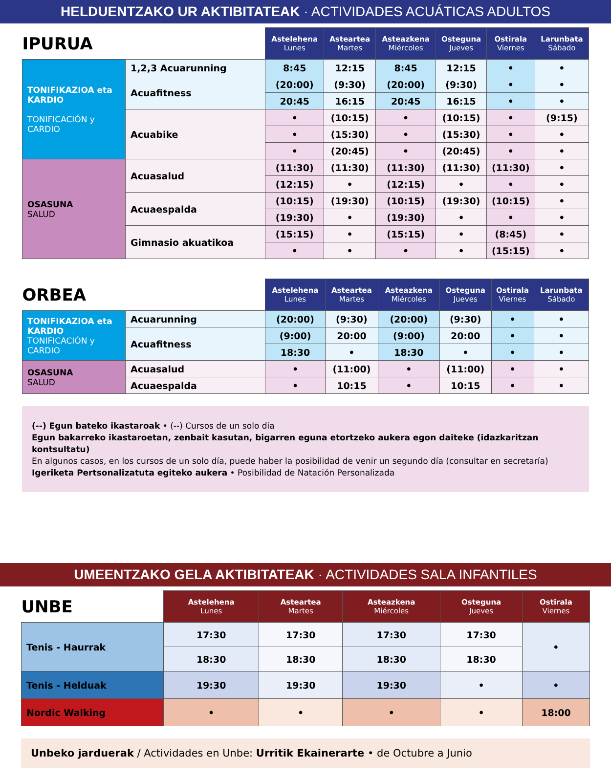HELDUENTZAKO UR AKTIBITATEAK · ACTIVIDADES ACUÁTICAS ADULTOS
| IPURUA | | Astelehena Lunes | Asteartea Martes | Asteazkena Miércoles | Osteguna Jueves | Ostirala Viernes | Larunbata Sábado |
| --- | --- | --- | --- | --- | --- | --- | --- |
| TONIFIKAZIOA eta KARDIO TONIFICACIÓN y CARDIO | 1,2,3 Acuarunning | 8:45 | 12:15 | 8:45 | 12:15 | • | • |
| | Acuafitness | (20:00) | (9:30) | (20:00) | (9:30) | • | • |
| | | 20:45 | 16:15 | 20:45 | 16:15 | • | • |
| | Acuabike | • | (10:15) | • | (10:15) | • | (9:15) |
| | | • | (15:30) | • | (15:30) | • | • |
| | | • | (20:45) | • | (20:45) | • | • |
| OSASUNA SALUD | Acuasalud | (11:30) | (11:30) | (11:30) | (11:30) | (11:30) | • |
| | | (12:15) | • | (12:15) | • | • | • |
| | Acuaespalda | (10:15) | (19:30) | (10:15) | (19:30) | (10:15) | • |
| | | (19:30) | • | (19:30) | • | • | • |
| | Gimnasio akuatikoa | (15:15) | • | (15:15) | • | (8:45) | • |
| | | • | • | • | • | (15:15) | • |
| ORBEA | | Astelehena Lunes | Asteartea Martes | Asteazkena Miércoles | Osteguna Jueves | Ostirala Viernes | Larunbata Sábado |
| --- | --- | --- | --- | --- | --- | --- | --- |
| TONIFIKAZIOA eta KARDIO TONIFICACIÓN y CARDIO | Acuarunning | (20:00) | (9:30) | (20:00) | (9:30) | • | • |
| | Acuafitness | (9:00) | 20:00 | (9:00) | 20:00 | • | • |
| | | 18:30 | • | 18:30 | • | • | • |
| OSASUNA SALUD | Acuasalud | • | (11:00) | • | (11:00) | • | • |
| | Acuaespalda | • | 10:15 | • | 10:15 | • | • |
(--) Egun bateko ikastaroak • (--) Cursos de un solo día
Egun bakarreko ikastaroetan, zenbait kasutan, bigarren eguna etortzeko aukera egon daiteke (idazkaritzan kontsultatu)
En algunos casos, en los cursos de un solo día, puede haber la posibilidad de venir un segundo día (consultar en secretaría)
Igeriketa Pertsonalizatuta egiteko aukera • Posibilidad de Natación Personalizada
UMEENTZAKO GELA AKTIBITATEAK · ACTIVIDADES SALA INFANTILES
| UNBE | Astelehena Lunes | Asteartea Martes | Asteazkena Miércoles | Osteguna Jueves | Ostirala Viernes |
| --- | --- | --- | --- | --- | --- |
| Tenis - Haurrak | 17:30 | 17:30 | 17:30 | 17:30 | • |
| | 18:30 | 18:30 | 18:30 | 18:30 | |
| Tenis - Helduak | 19:30 | 19:30 | 19:30 | • | • |
| Nordic Walking | • | • | • | • | 18:00 |
Unbeko jarduerak / Actividades en Unbe: Urritik Ekainerarte • de Octubre a Junio